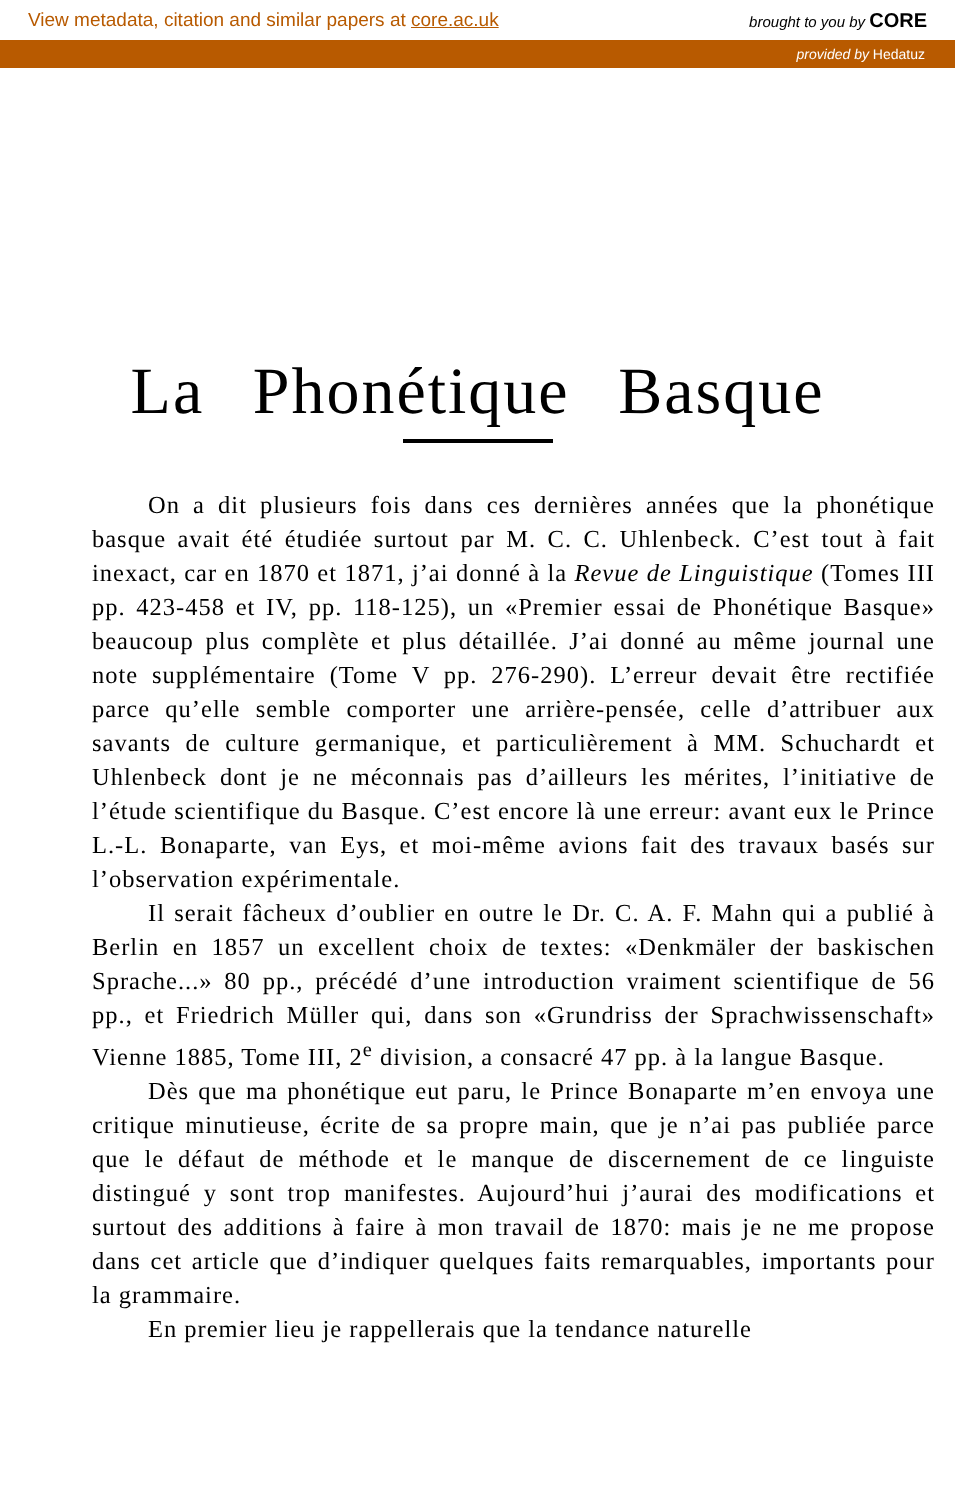View metadata, citation and similar papers at core.ac.uk brought to you by CORE
provided by Hedatuz
La Phonétique Basque
On a dit plusieurs fois dans ces dernières années que la phonétique basque avait été étudiée surtout par M. C. C. Uhlenbeck. C’est tout à fait inexact, car en 1870 et 1871, j’ai donné à la Revue de Linguistique (Tomes III pp. 423-458 et IV, pp. 118-125), un «Premier essai de Phonétique Basque» beaucoup plus complète et plus détaillée. J’ai donné au même journal une note supplémentaire (Tome V pp. 276-290). L’erreur devait être rectifiée parce qu’elle semble comporter une arrière-pensée, celle d’attribuer aux savants de culture germanique, et particulièrement à MM. Schuchardt et Uhlenbeck dont je ne méconnais pas d’ailleurs les mérites, l’initiative de l’étude scientifique du Basque. C’est encore là une erreur: avant eux le Prince L.-L. Bonaparte, van Eys, et moi-même avions fait des travaux basés sur l’observation expérimentale.
Il serait fâcheux d’oublier en outre le Dr. C. A. F. Mahn qui a publié à Berlin en 1857 un excellent choix de textes: «Denkmäler der baskischen Sprache...» 80 pp., précédé d’une introduction vraiment scientifique de 56 pp., et Friedrich Müller qui, dans son «Grundriss der Sprachwissenschaft» Vienne 1885, Tome III, 2<sup>e</sup> division, a consacré 47 pp. à la langue Basque.
Dès que ma phonétique eut paru, le Prince Bonaparte m’en envoya une critique minutieuse, écrite de sa propre main, que je n’ai pas publiée parce que le défaut de méthode et le manque de discernement de ce linguiste distingué y sont trop manifestes. Aujourd’hui j’aurai des modifications et surtout des additions à faire à mon travail de 1870: mais je ne me propose dans cet article que d’indiquer quelques faits remarquables, importants pour la grammaire.
En premier lieu je rappellerais que la tendance naturelle